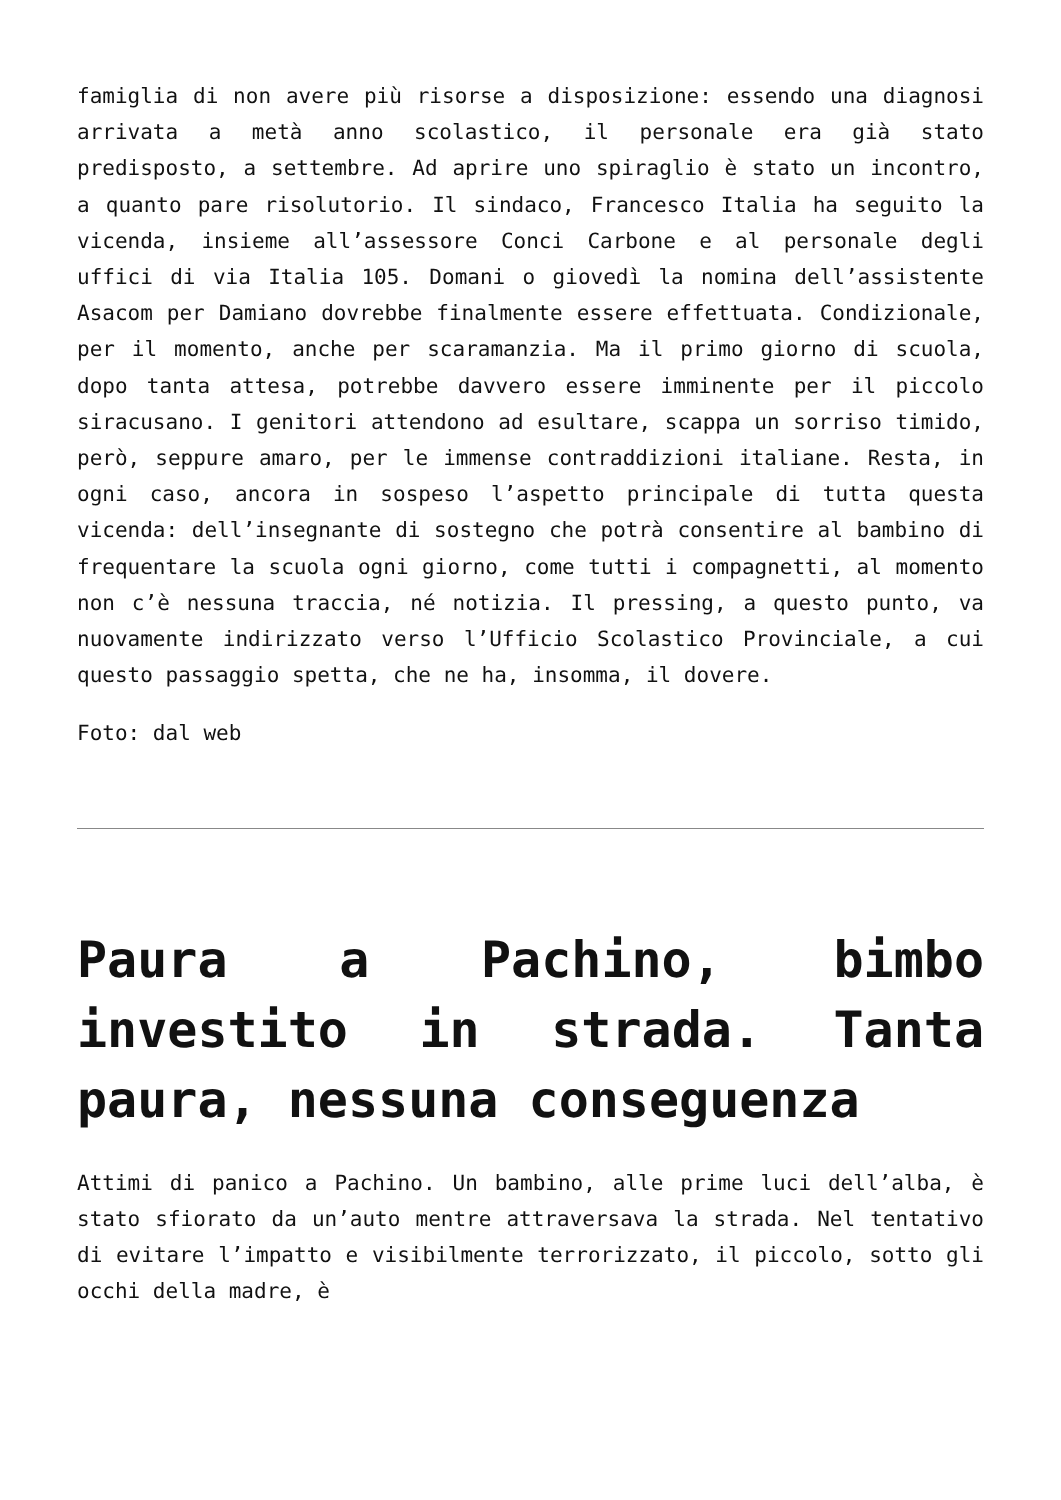famiglia di non avere più risorse a disposizione: essendo una diagnosi arrivata a metà anno scolastico, il personale era già stato predisposto, a settembre. Ad aprire uno spiraglio è stato un incontro, a quanto pare risolutorio. Il sindaco, Francesco Italia ha seguito la vicenda, insieme all’assessore Conci Carbone e al personale degli uffici di via Italia 105. Domani o giovedì la nomina dell’assistente Asacom per Damiano dovrebbe finalmente essere effettuata. Condizionale, per il momento, anche per scaramanzia. Ma il primo giorno di scuola, dopo tanta attesa, potrebbe davvero essere imminente per il piccolo siracusano. I genitori attendono ad esultare, scappa un sorriso timido, però, seppure amaro, per le immense contraddizioni italiane. Resta, in ogni caso, ancora in sospeso l’aspetto principale di tutta questa vicenda: dell’insegnante di sostegno che potrà consentire al bambino di frequentare la scuola ogni giorno, come tutti i compagnetti, al momento non c’è nessuna traccia, né notizia. Il pressing, a questo punto, va nuovamente indirizzato verso l’Ufficio Scolastico Provinciale, a cui questo passaggio spetta, che ne ha, insomma, il dovere.
Foto: dal web
Paura a Pachino, bimbo investito in strada. Tanta paura, nessuna conseguenza
Attimi di panico a Pachino. Un bambino, alle prime luci dell’alba, è stato sfiorato da un’auto mentre attraversava la strada. Nel tentativo di evitare l’impatto e visibilmente terrorizzato, il piccolo, sotto gli occhi della madre, è